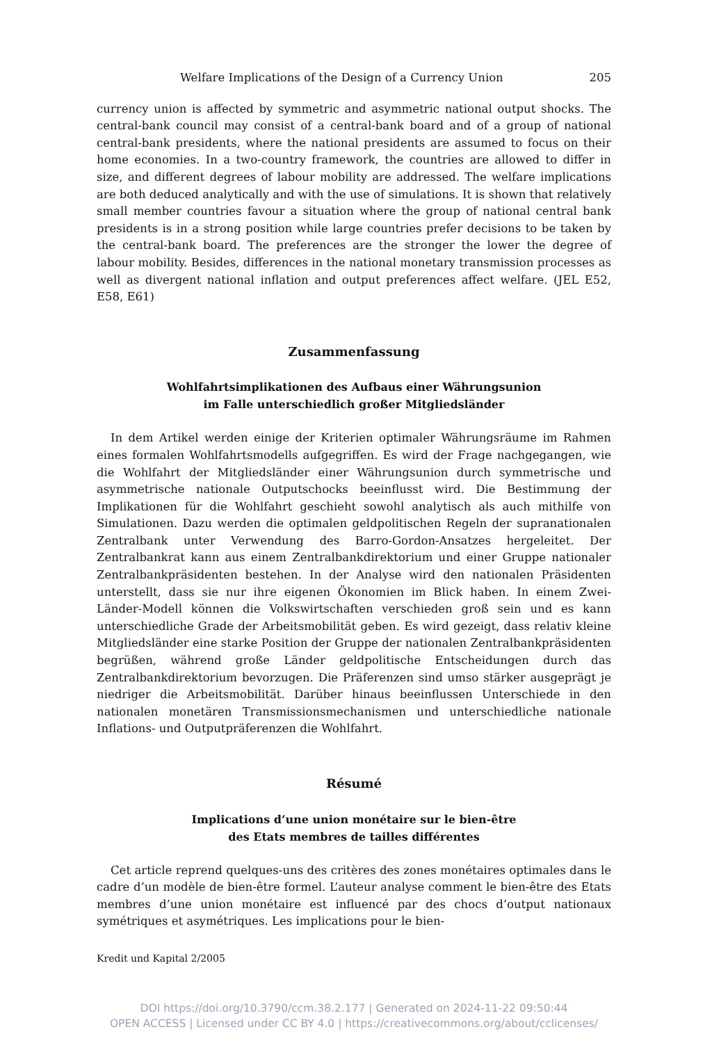Welfare Implications of the Design of a Currency Union 205
currency union is affected by symmetric and asymmetric national output shocks. The central-bank council may consist of a central-bank board and of a group of national central-bank presidents, where the national presidents are assumed to focus on their home economies. In a two-country framework, the countries are allowed to differ in size, and different degrees of labour mobility are addressed. The welfare implications are both deduced analytically and with the use of simulations. It is shown that relatively small member countries favour a situation where the group of national central bank presidents is in a strong position while large countries prefer decisions to be taken by the central-bank board. The preferences are the stronger the lower the degree of labour mobility. Besides, differences in the national monetary transmission processes as well as divergent national inflation and output preferences affect welfare. (JEL E52, E58, E61)
Zusammenfassung
Wohlfahrtsimplikationen des Aufbaus einer Währungsunion
im Falle unterschiedlich großer Mitgliedsländer
In dem Artikel werden einige der Kriterien optimaler Währungsräume im Rahmen eines formalen Wohlfahrtsmodells aufgegriffen. Es wird der Frage nachgegangen, wie die Wohlfahrt der Mitgliedsländer einer Währungsunion durch symmetrische und asymmetrische nationale Outputschocks beeinflusst wird. Die Bestimmung der Implikationen für die Wohlfahrt geschieht sowohl analytisch als auch mithilfe von Simulationen. Dazu werden die optimalen geldpolitischen Regeln der supranationalen Zentralbank unter Verwendung des Barro-Gordon-Ansatzes hergeleitet. Der Zentralbankrat kann aus einem Zentralbankdirektorium und einer Gruppe nationaler Zentralbankpräsidenten bestehen. In der Analyse wird den nationalen Präsidenten unterstellt, dass sie nur ihre eigenen Ökonomien im Blick haben. In einem Zwei-Länder-Modell können die Volkswirtschaften verschieden groß sein und es kann unterschiedliche Grade der Arbeitsmobilität geben. Es wird gezeigt, dass relativ kleine Mitgliedsländer eine starke Position der Gruppe der nationalen Zentralbankpräsidenten begrüßen, während große Länder geldpolitische Entscheidungen durch das Zentralbankdirektorium bevorzugen. Die Präferenzen sind umso stärker ausgeprägt je niedriger die Arbeitsmobilität. Darüber hinaus beeinflussen Unterschiede in den nationalen monetären Transmissionsmechanismen und unterschiedliche nationale Inflations- und Outputpräferenzen die Wohlfahrt.
Résumé
Implications d’une union monétaire sur le bien-être
des Etats membres de tailles différentes
Cet article reprend quelques-uns des critères des zones monétaires optimales dans le cadre d’un modèle de bien-être formel. L’auteur analyse comment le bien-être des Etats membres d’une union monétaire est influencé par des chocs d’output nationaux symétriques et asymétriques. Les implications pour le bien-
Kredit und Kapital 2/2005
DOI https://doi.org/10.3790/ccm.38.2.177 | Generated on 2024-11-22 09:50:44
OPEN ACCESS | Licensed under CC BY 4.0 | https://creativecommons.org/about/cclicenses/